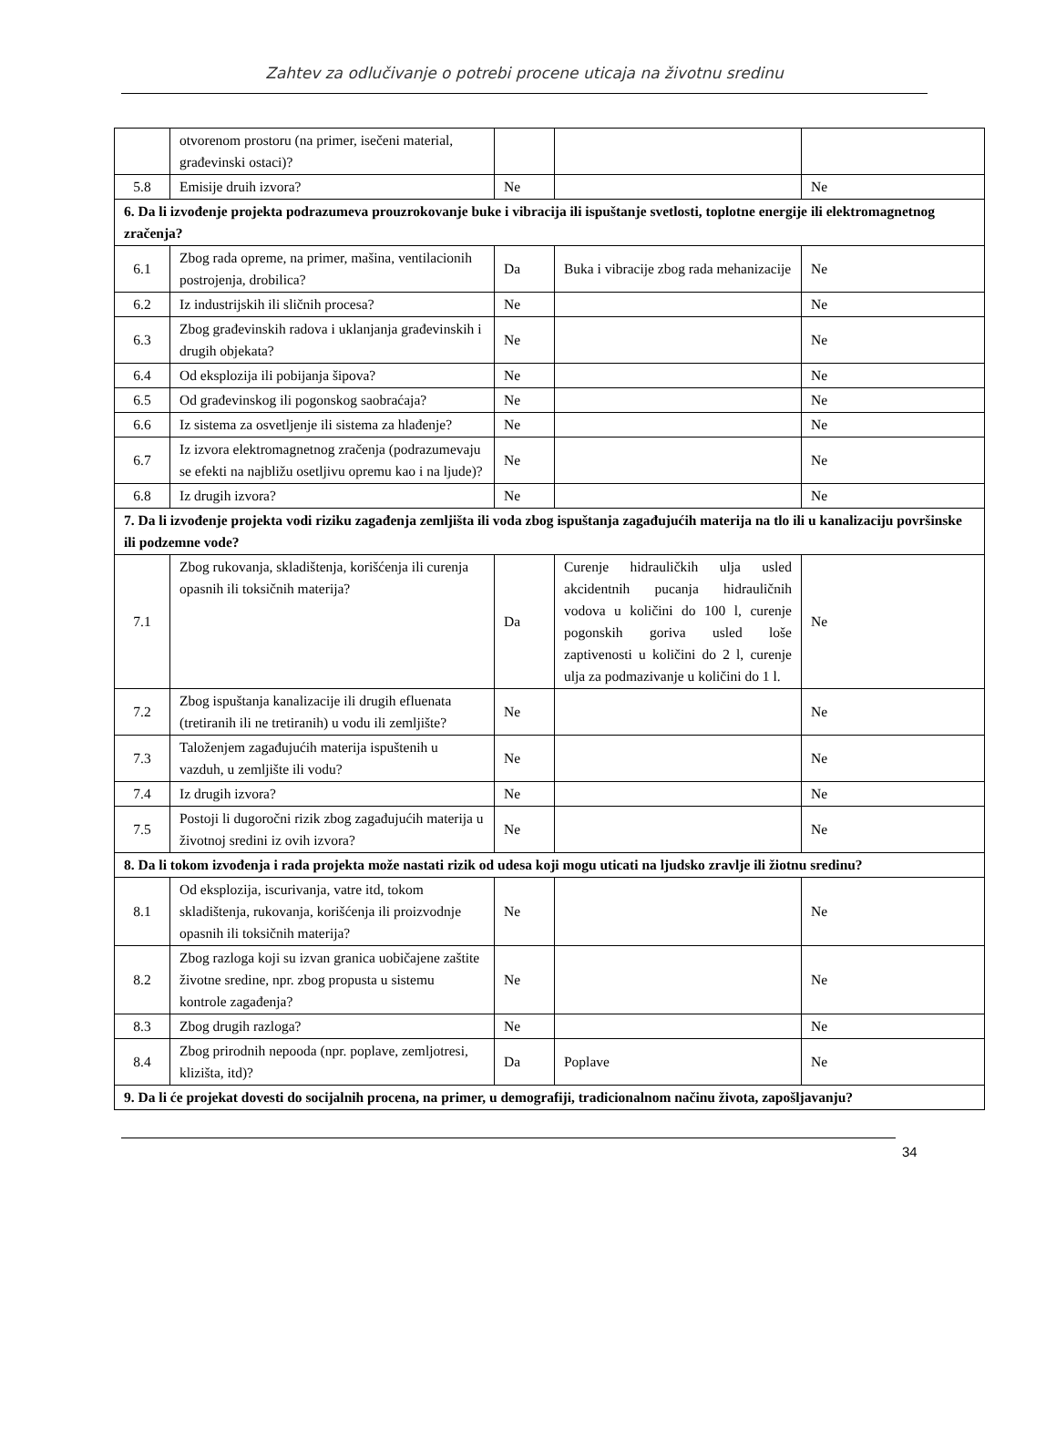Zahtev za odlučivanje o potrebi procene uticaja na životnu sredinu
| | otvorenom prostoru (na primer, isečeni material, građevinski ostaci)? | | | |
| 5.8 | Emisije druih izvora? | Ne | | Ne |
| 6. Da li izvođenje projekta podrazumeva prouzrokovanje buke i vibracija ili ispuštanje svetlosti, toplotne energije ili elektromagnetnog zračenja? | | | | |
| 6.1 | Zbog rada opreme, na primer, mašina, ventilacionih postrojenja, drobilica? | Da | Buka i vibracije zbog rada mehanizacije | Ne |
| 6.2 | Iz industrijskih ili sličnih procesa? | Ne | | Ne |
| 6.3 | Zbog građevinskih radova i uklanjanja građevinskih i drugih objekata? | Ne | | Ne |
| 6.4 | Od eksplozija ili pobijanja šipova? | Ne | | Ne |
| 6.5 | Od građevinskog ili pogonskog saobraćaja? | Ne | | Ne |
| 6.6 | Iz sistema za osvetljenje ili sistema za hlađenje? | Ne | | Ne |
| 6.7 | Iz izvora elektromagnetnog zračenja (podrazumevaju se efekti na najbližu osetljivu opremu kao i na ljude)? | Ne | | Ne |
| 6.8 | Iz drugih izvora? | Ne | | Ne |
| 7. Da li izvođenje projekta vodi riziku zagađenja zemljišta ili voda zbog ispuštanja zagađujućih materija na tlo ili u kanalizaciju površinske ili podzemne vode? | | | | |
| 7.1 | Zbog rukovanja, skladištenja, korišćenja ili curenja opasnih ili toksičnih materija? | Da | Curenje hidrauličkih ulja usled akcidentnih pucanja hidrauličnih vodova u količini do 100 l, curenje pogonskih goriva usled loše zaptivenosti u količini do 2 l, curenje ulja za podmazivanje u količini do 1 l. | Ne |
| 7.2 | Zbog ispuštanja kanalizacije ili drugih efluenata (tretiranih ili ne tretiranih) u vodu ili zemljište? | Ne | | Ne |
| 7.3 | Taloženjem zagađujućih materija ispuštenih u vazduh, u zemljište ili vodu? | Ne | | Ne |
| 7.4 | Iz drugih izvora? | Ne | | Ne |
| 7.5 | Postoji li dugoročni rizik zbog zagađujućih materija u životnoj sredini iz ovih izvora? | Ne | | Ne |
| 8. Da li tokom izvođenja i rada projekta može nastati rizik od udesa koji mogu uticati na ljudsko zravlje ili žiotnu sredinu? | | | | |
| 8.1 | Od eksplozija, iscurivanja, vatre itd, tokom skladištenja, rukovanja, korišćenja ili proizvodnje opasnih ili toksičnih materija? | Ne | | Ne |
| 8.2 | Zbog razloga koji su izvan granica uobičajene zaštite životne sredine, npr. zbog propusta u sistemu kontrole zagađenja? | Ne | | Ne |
| 8.3 | Zbog drugih razloga? | Ne | | Ne |
| 8.4 | Zbog prirodnih nepooda (npr. poplave, zemljotresi, klizišta, itd)? | Da | Poplave | Ne |
| 9. Da li će projekat dovesti do socijalnih procena, na primer, u demografiji, tradicionalnom načinu života, zapošljavanju? | | | | |
34